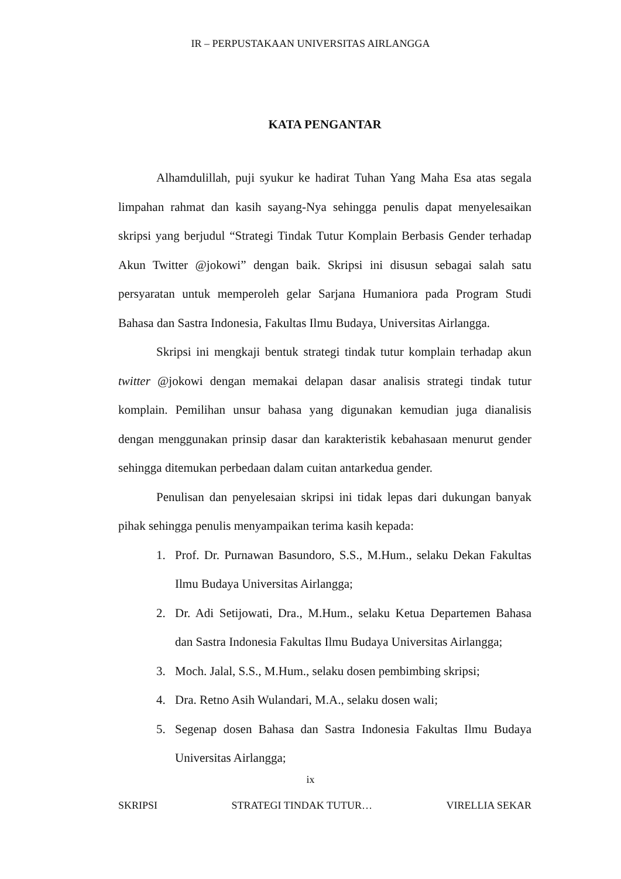IR – PERPUSTAKAAN UNIVERSITAS AIRLANGGA
KATA PENGANTAR
Alhamdulillah, puji syukur ke hadirat Tuhan Yang Maha Esa atas segala limpahan rahmat dan kasih sayang-Nya sehingga penulis dapat menyelesaikan skripsi yang berjudul “Strategi Tindak Tutur Komplain Berbasis Gender terhadap Akun Twitter @jokowi” dengan baik. Skripsi ini disusun sebagai salah satu persyaratan untuk memperoleh gelar Sarjana Humaniora pada Program Studi Bahasa dan Sastra Indonesia, Fakultas Ilmu Budaya, Universitas Airlangga.
Skripsi ini mengkaji bentuk strategi tindak tutur komplain terhadap akun twitter @jokowi dengan memakai delapan dasar analisis strategi tindak tutur komplain. Pemilihan unsur bahasa yang digunakan kemudian juga dianalisis dengan menggunakan prinsip dasar dan karakteristik kebahasaan menurut gender sehingga ditemukan perbedaan dalam cuitan antarkedua gender.
Penulisan dan penyelesaian skripsi ini tidak lepas dari dukungan banyak pihak sehingga penulis menyampaikan terima kasih kepada:
1. Prof. Dr. Purnawan Basundoro, S.S., M.Hum., selaku Dekan Fakultas Ilmu Budaya Universitas Airlangga;
2. Dr. Adi Setijowati, Dra., M.Hum., selaku Ketua Departemen Bahasa dan Sastra Indonesia Fakultas Ilmu Budaya Universitas Airlangga;
3. Moch. Jalal, S.S., M.Hum., selaku dosen pembimbing skripsi;
4. Dra. Retno Asih Wulandari, M.A., selaku dosen wali;
5. Segenap dosen Bahasa dan Sastra Indonesia Fakultas Ilmu Budaya Universitas Airlangga;
ix
SKRIPSI STRATEGI TINDAK TUTUR… VIRELLIA SEKAR